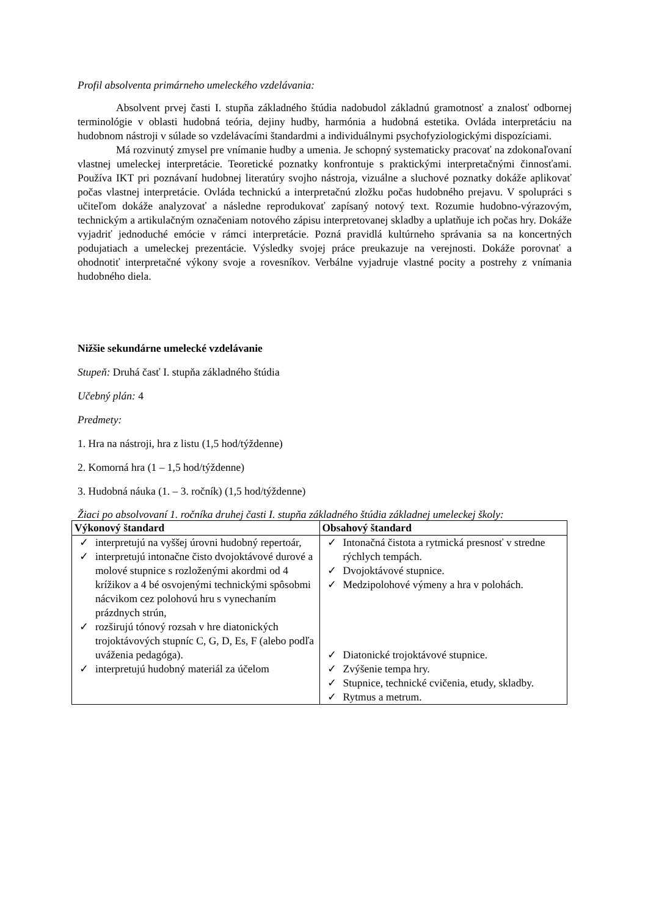Profil absolventa primárneho umeleckého vzdelávania:
Absolvent prvej časti I. stupňa základného štúdia nadobudol základnú gramotnosť a znalosť odbornej terminológie v oblasti hudobná teória, dejiny hudby, harmónia a hudobná estetika. Ovláda interpretáciu na hudobnom nástroji v súlade so vzdelávacími štandardmi a individuálnymi psychofyziologickými dispozíciami.
Má rozvinutý zmysel pre vnímanie hudby a umenia. Je schopný systematicky pracovať na zdokonaľovaní vlastnej umeleckej interpretácie. Teoretické poznatky konfrontuje s praktickými interpretačnými činnosťami. Používa IKT pri poznávaní hudobnej literatúry svojho nástroja, vizuálne a sluchové poznatky dokáže aplikovať počas vlastnej interpretácie. Ovláda technickú a interpretačnú zložku počas hudobného prejavu. V spolupráci s učiteľom dokáže analyzovať a následne reprodukovať zapísaný notový text. Rozumie hudobno-výrazovým, technickým a artikulačným označeniam notového zápisu interpretovanej skladby a uplatňuje ich počas hry. Dokáže vyjadriť jednoduché emócie v rámci interpretácie. Pozná pravidlá kultúrneho správania sa na koncertných podujatiach a umeleckej prezentácie. Výsledky svojej práce preukazuje na verejnosti. Dokáže porovnať a ohodnotiť interpretačné výkony svoje a rovesníkov. Verbálne vyjadruje vlastné pocity a postrehy z vnímania hudobného diela.
Nižšie sekundárne umelecké vzdelávanie
Stupeň: Druhá časť I. stupňa základného štúdia
Učebný plán: 4
Predmety:
1. Hra na nástroji, hra z listu (1,5 hod/týždenne)
2. Komorná hra (1 – 1,5 hod/týždenne)
3. Hudobná náuka (1. – 3. ročník) (1,5 hod/týždenne)
Žiaci po absolvovaní 1. ročníka druhej časti I. stupňa základného štúdia základnej umeleckej školy:
| Výkonový štandard | Obsahový štandard |
| --- | --- |
| ✓ interpretujú na vyššej úrovni hudobný repertoár, ✓ interpretujú intonačne čisto dvojoktávové durové a molové stupnice s rozloženými akordmi od 4 krížikov a 4 bé osvojenými technickými spôsobmi nácvikom cez polohovú hru s vynechaním prázdnych strún, ✓ rozširujú tónový rozsah v hre diatonických trojoktávových stupníc C, G, D, Es, F (alebo podľa uváženia pedagóga). ✓ interpretujú hudobný materiál za účelom | ✓ Intonačná čistota a rytmická presnosť v stredne rýchlych tempách. ✓ Dvojoktávové stupnice. ✓ Medzipolohové výmeny a hra v polohách. ✓ Diatonické trojoktávové stupnice. ✓ Zvýšenie tempa hry. ✓ Stupnice, technické cvičenia, etudy, skladby. ✓ Rytmus a metrum. |